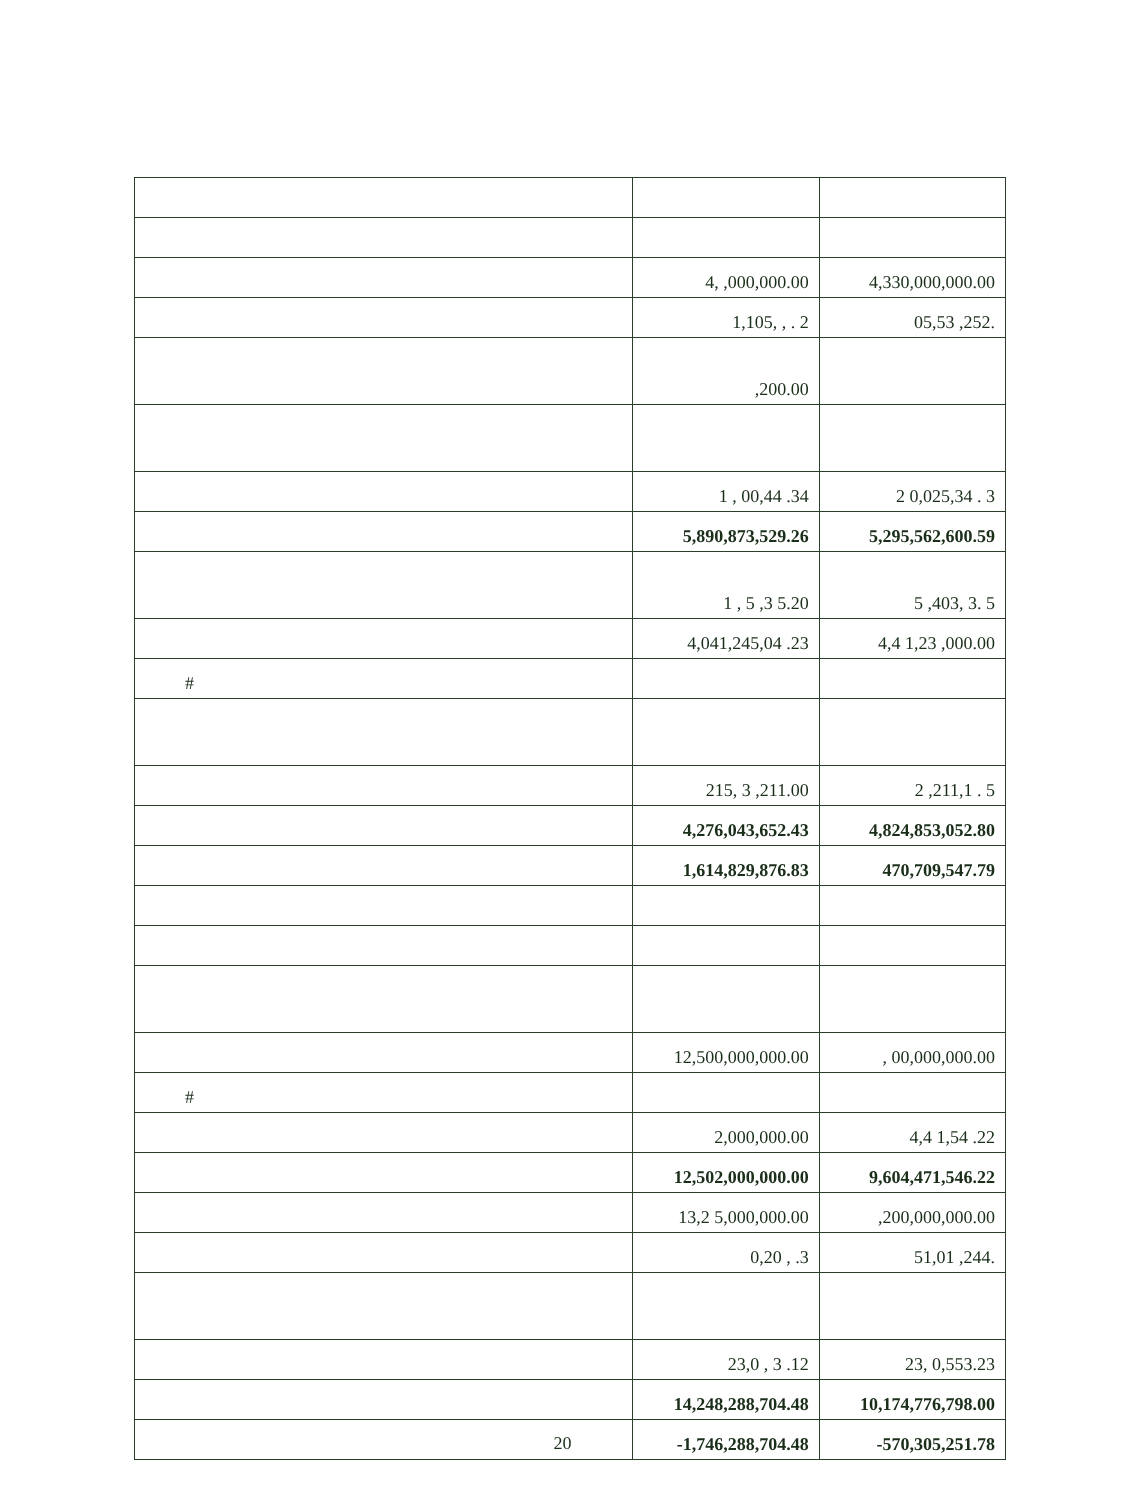| | 4, ,000,000.00 | 4,330,000,000.00 |
| | 1,105, , . 2 | 05,53 ,252. |
| | ,200.00 | |
| | 1 , 00,44 .34 | 2 0,025,34 . 3 |
| | 5,890,873,529.26 | 5,295,562,600.59 |
| | 1 , 5 ,3 5.20 | 5 ,403, 3. 5 |
| | 4,041,245,04 .23 | 4,4 1,23 ,000.00 |
| # | | |
| | 215, 3 ,211.00 | 2 ,211,1 . 5 |
| | 4,276,043,652.43 | 4,824,853,052.80 |
| | 1,614,829,876.83 | 470,709,547.79 |
| | 12,500,000,000.00 | , 00,000,000.00 |
| # | | |
| | 2,000,000.00 | 4,4 1,54 .22 |
| | 12,502,000,000.00 | 9,604,471,546.22 |
| | 13,2 5,000,000.00 | ,200,000,000.00 |
| | 0,20 , .3 | 51,01 ,244. |
| | 23,0 , 3 .12 | 23, 0,553.23 |
| | 14,248,288,704.48 | 10,174,776,798.00 |
| | -1,746,288,704.48 | -570,305,251.78 |
20